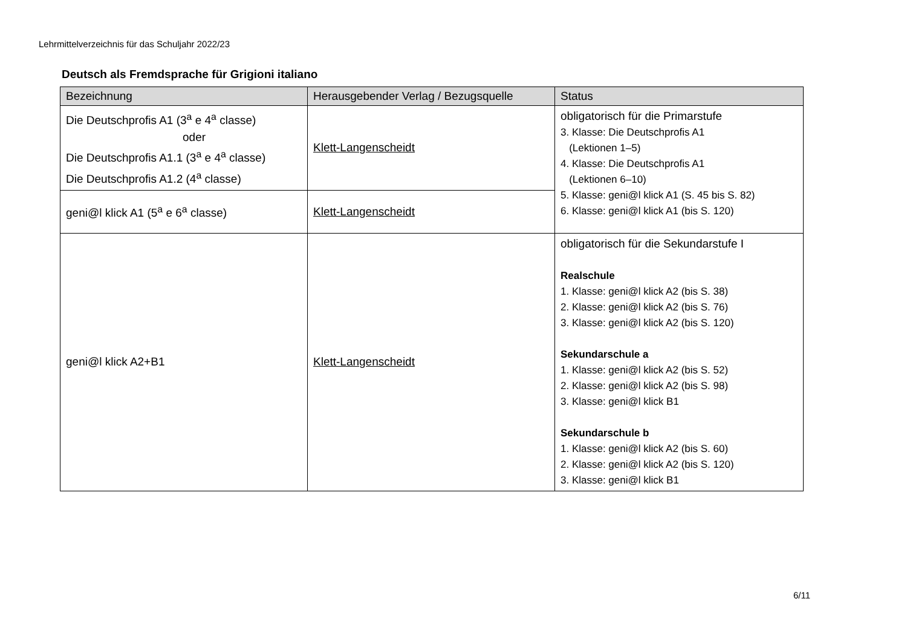Lehrmittelverzeichnis für das Schuljahr 2022/23
Deutsch als Fremdsprache für Grigioni italiano
| Bezeichnung | Herausgebender Verlag / Bezugsquelle | Status |
| --- | --- | --- |
| Die Deutschprofis A1 (3<sup>a</sup> e 4<sup>a</sup> classe) oder Die Deutschprofis A1.1 (3<sup>a</sup> e 4<sup>a</sup> classe) Die Deutschprofis A1.2 (4<sup>a</sup> classe) | Klett-Langenscheidt | obligatorisch für die Primarstufe 3. Klasse: Die Deutschprofis A1 (Lektionen 1–5) 4. Klasse: Die Deutschprofis A1 (Lektionen 6–10) 5. Klasse: geni@l klick A1 (S. 45 bis S. 82) 6. Klasse: geni@l klick A1 (bis S. 120) |
| geni@l klick A1 (5<sup>a</sup> e 6<sup>a</sup> classe) | Klett-Langenscheidt | |
| geni@l klick A2+B1 | Klett-Langenscheidt | obligatorisch für die Sekundarstufe I Realschule 1. Klasse: geni@l klick A2 (bis S. 38) 2. Klasse: geni@l klick A2 (bis S. 76) 3. Klasse: geni@l klick A2 (bis S. 120) Sekundarschule a 1. Klasse: geni@l klick A2 (bis S. 52) 2. Klasse: geni@l klick A2 (bis S. 98) 3. Klasse: geni@l klick B1 Sekundarschule b 1. Klasse: geni@l klick A2 (bis S. 60) 2. Klasse: geni@l klick A2 (bis S. 120) 3. Klasse: geni@l klick B1 |
6/11